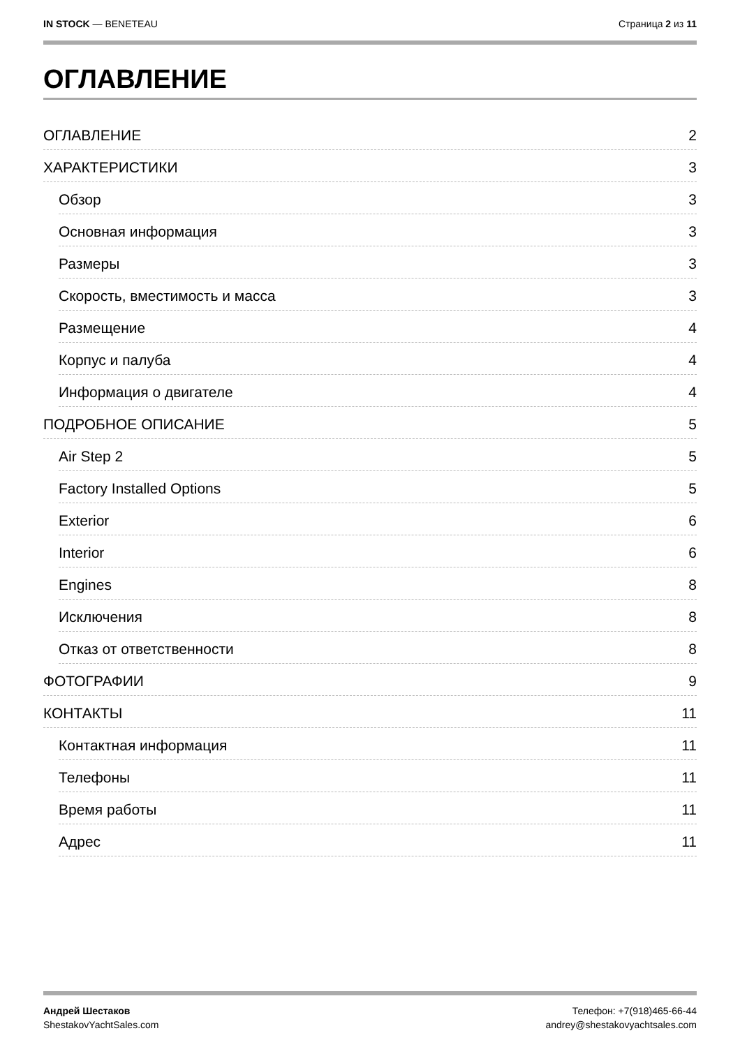IN STOCK — BENETEAU Страница 2 из 11
ОГЛАВЛЕНИЕ
ОГЛАВЛЕНИЕ 2
ХАРАКТЕРИСТИКИ 3
Обзор 3
Основная информация 3
Размеры 3
Скорость, вместимость и масса 3
Размещение 4
Корпус и палуба 4
Информация о двигателе 4
ПОДРОБНОЕ ОПИСАНИЕ 5
Air Step 2 5
Factory Installed Options 5
Exterior 6
Interior 6
Engines 8
Исключения 8
Отказ от ответственности 8
ФОТОГРАФИИ 9
КОНТАКТЫ 11
Контактная информация 11
Телефоны 11
Время работы 11
Адрес 11
Андрей Шестаков
ShestakovYachtSales.com
Телефон: +7(918)465-66-44
andrey@shestakovyachtsales.com